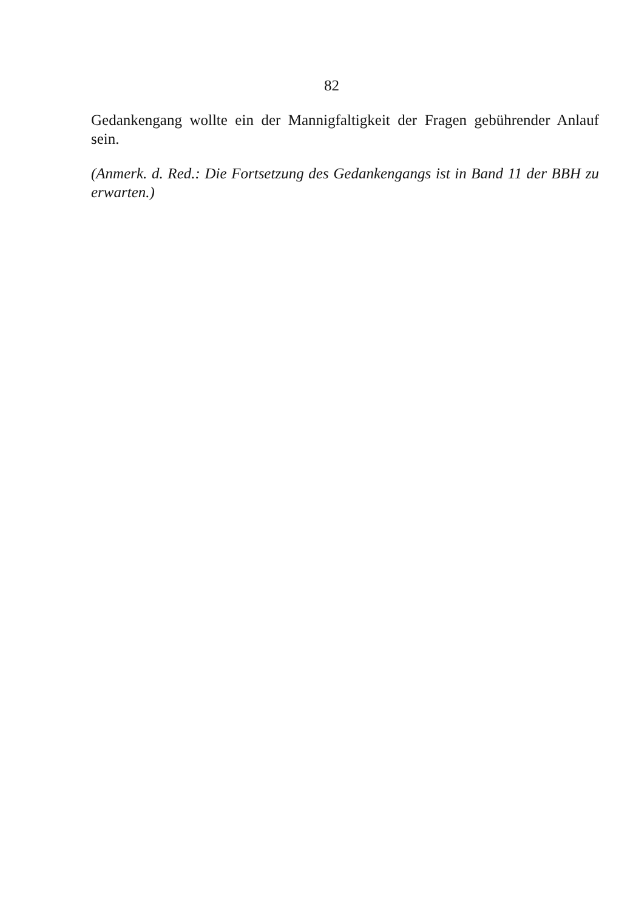82
Gedankengang wollte ein der Mannigfaltigkeit der Fragen gebührender Anlauf sein.
(Anmerk. d. Red.: Die Fortsetzung des Gedankengangs ist in Band 11 der BBH zu erwarten.)